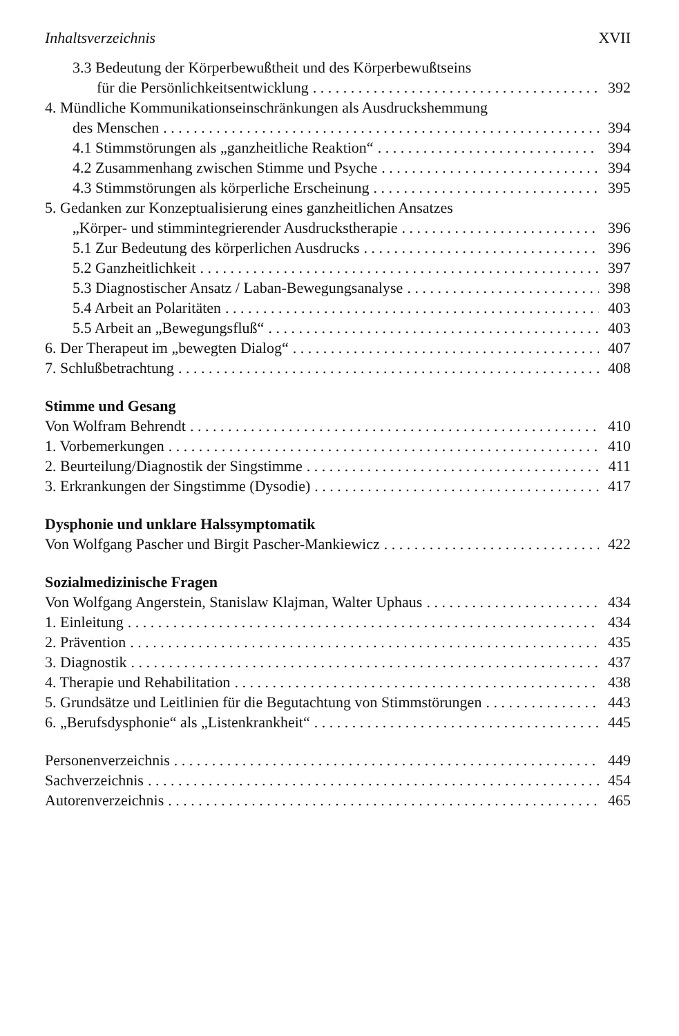Inhaltsverzeichnis XVII
3.3 Bedeutung der Körperbewußtheit und des Körperbewußtseins
für die Persönlichkeitsentwicklung 392
4. Mündliche Kommunikationseinschränkungen als Ausdruckshemmung
des Menschen 394
4.1 Stimmstörungen als „ganzheitliche Reaktion“ 394
4.2 Zusammenhang zwischen Stimme und Psyche 394
4.3 Stimmstörungen als körperliche Erscheinung 395
5. Gedanken zur Konzeptualisierung eines ganzheitlichen Ansatzes
„Körper- und stimmintegrierender Ausdruckstherapie 396
5.1 Zur Bedeutung des körperlichen Ausdrucks 396
5.2 Ganzheitlichkeit 397
5.3 Diagnostischer Ansatz / Laban-Bewegungsanalyse 398
5.4 Arbeit an Polaritäten 403
5.5 Arbeit an „Bewegungsfluß“ 403
6. Der Therapeut im „bewegten Dialog“ 407
7. Schlußbetrachtung 408
Stimme und Gesang
Von Wolfram Behrendt 410
1. Vorbemerkungen 410
2. Beurteilung/Diagnostik der Singstimme 411
3. Erkrankungen der Singstimme (Dysodie) 417
Dysphonie und unklare Halssymptomatik
Von Wolfgang Pascher und Birgit Pascher-Mankiewicz 422
Sozialmedizinische Fragen
Von Wolfgang Angerstein, Stanislaw Klajman, Walter Uphaus 434
1. Einleitung 434
2. Prävention 435
3. Diagnostik 437
4. Therapie und Rehabilitation 438
5. Grundsätze und Leitlinien für die Begutachtung von Stimmstörungen 443
6. „Berufsdysphonie“ als „Listenkrankheit“ 445
Personenverzeichnis 449
Sachverzeichnis 454
Autorenverzeichnis 465